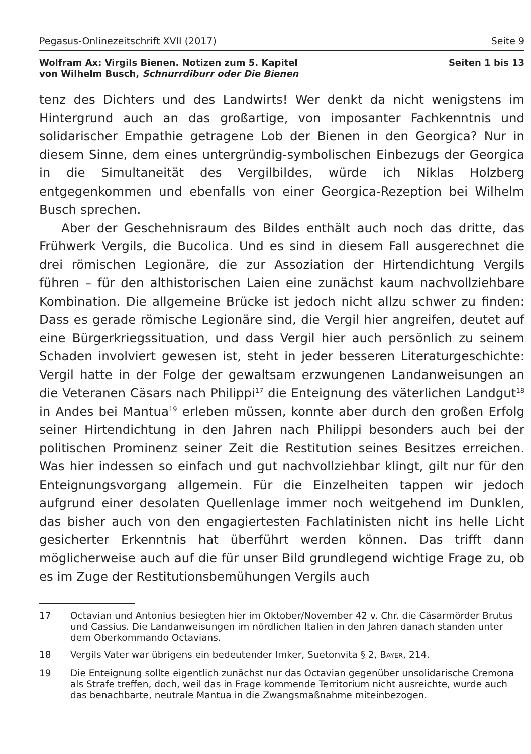Pegasus-Onlinezeitschrift XVII (2017) Seite 9
Wolfram Ax: Virgils Bienen. Notizen zum 5. Kapitel
von Wilhelm Busch, Schnurrdiburr oder Die Bienen
Seiten 1 bis 13
tenz des Dichters und des Landwirts! Wer denkt da nicht wenigstens im Hintergrund auch an das großartige, von imposanter Fachkenntnis und solidarischer Empathie getragene Lob der Bienen in den Georgica? Nur in diesem Sinne, dem eines untergründig-symbolischen Einbezugs der Georgica in die Simultaneität des Vergilbildes, würde ich Niklas Holzberg entgegenkommen und ebenfalls von einer Georgica-Rezeption bei Wilhelm Busch sprechen.
Aber der Geschehnisraum des Bildes enthält auch noch das dritte, das Frühwerk Vergils, die Bucolica. Und es sind in diesem Fall ausgerechnet die drei römischen Legionäre, die zur Assoziation der Hirtendichtung Vergils führen – für den althistorischen Laien eine zunächst kaum nachvollziehbare Kombination. Die allgemeine Brücke ist jedoch nicht allzu schwer zu finden: Dass es gerade römische Legionäre sind, die Vergil hier angreifen, deutet auf eine Bürgerkriegssituation, und dass Vergil hier auch persönlich zu seinem Schaden involviert gewesen ist, steht in jeder besseren Literaturgeschichte: Vergil hatte in der Folge der gewaltsam erzwungenen Landanweisungen an die Veteranen Cäsars nach Philippi<sup>17</sup> die Enteignung des väterlichen Landgut<sup>18</sup> in Andes bei Mantua<sup>19</sup> erleben müssen, konnte aber durch den großen Erfolg seiner Hirtendichtung in den Jahren nach Philippi besonders auch bei der politischen Prominenz seiner Zeit die Restitution seines Besitzes erreichen. Was hier indessen so einfach und gut nachvollziehbar klingt, gilt nur für den Enteignungsvorgang allgemein. Für die Einzelheiten tappen wir jedoch aufgrund einer desolaten Quellenlage immer noch weitgehend im Dunklen, das bisher auch von den engagiertesten Fachlatinisten nicht ins helle Licht gesicherter Erkenntnis hat überführt werden können. Das trifft dann möglicherweise auch auf die für unser Bild grundlegend wichtige Frage zu, ob es im Zuge der Restitutionsbemühungen Vergils auch
17 Octavian und Antonius besiegten hier im Oktober/November 42 v. Chr. die Cäsarmörder Brutus und Cassius. Die Landanweisungen im nördlichen Italien in den Jahren danach standen unter dem Oberkommando Octavians.
18 Vergils Vater war übrigens ein bedeutender Imker, Suetonvita § 2, BAYER, 214.
19 Die Enteignung sollte eigentlich zunächst nur das Octavian gegenüber unsolidarische Cremona als Strafe treffen, doch, weil das in Frage kommende Territorium nicht ausreichte, wurde auch das benachbarte, neutrale Mantua in die Zwangsmaßnahme miteinbezogen.